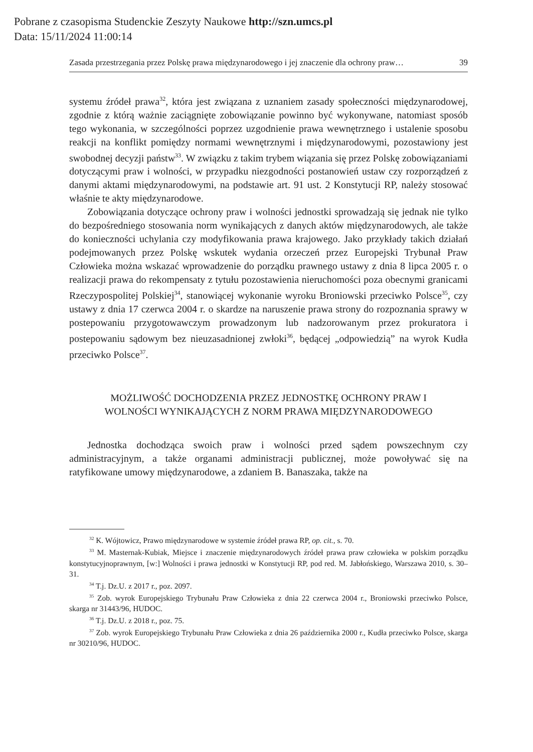Pobrane z czasopisma Studenckie Zeszyty Naukowe http://szn.umcs.pl
Data: 15/11/2024 11:00:14
Zasada przestrzegania przez Polskę prawa międzynarodowego i jej znaczenie dla ochrony praw… 39
systemu źródeł prawa<sup>32</sup>, która jest związana z uznaniem zasady społeczności międzynarodowej, zgodnie z którą ważnie zaciągnięte zobowiązanie powinno być wykonywane, natomiast sposób tego wykonania, w szczególności poprzez uzgodnienie prawa wewnętrznego i ustalenie sposobu reakcji na konflikt pomiędzy normami wewnętrznymi i międzynarodowymi, pozostawiony jest swobodnej decyzji państw<sup>33</sup>. W związku z takim trybem wiązania się przez Polskę zobowiązaniami dotyczącymi praw i wolności, w przypadku niezgodności postanowień ustaw czy rozporządzeń z danymi aktami międzynarodowymi, na podstawie art. 91 ust. 2 Konstytucji RP, należy stosować właśnie te akty międzynarodowe.
Zobowiązania dotyczące ochrony praw i wolności jednostki sprowadzają się jednak nie tylko do bezpośredniego stosowania norm wynikających z danych aktów międzynarodowych, ale także do konieczności uchylania czy modyfikowania prawa krajowego. Jako przykłady takich działań podejmowanych przez Polskę wskutek wydania orzeczeń przez Europejski Trybunał Praw Człowieka można wskazać wprowadzenie do porządku prawnego ustawy z dnia 8 lipca 2005 r. o realizacji prawa do rekompensaty z tytułu pozostawienia nieruchomości poza obecnymi granicami Rzeczypospolitej Polskiej<sup>34</sup>, stanowiącej wykonanie wyroku Broniowski przeciwko Polsce<sup>35</sup>, czy ustawy z dnia 17 czerwca 2004 r. o skardze na naruszenie prawa strony do rozpoznania sprawy w postepowaniu przygotowawczym prowadzonym lub nadzorowanym przez prokuratora i postepowaniu sądowym bez nieuzasadnionej zwłoki<sup>36</sup>, będącej „odpowiedzią” na wyrok Kudła przeciwko Polsce<sup>37</sup>.
MOŻLIWOŚĆ DOCHODZENIA PRZEZ JEDNOSTKĘ OCHRONY PRAW I WOLNOŚCI WYNIKAJĄCYCH Z NORM PRAWA MIĘDZYNARODOWEGO
Jednostka dochodząca swoich praw i wolności przed sądem powszechnym czy administracyjnym, a także organami administracji publicznej, może powoływać się na ratyfikowane umowy międzynarodowe, a zdaniem B. Banaszaka, także na
<sup>32</sup> K. Wójtowicz, Prawo międzynarodowe w systemie źródeł prawa RP, op. cit., s. 70.
<sup>33</sup> M. Masternak-Kubiak, Miejsce i znaczenie międzynarodowych źródeł prawa praw człowieka w polskim porządku konstytucyjnoprawnym, [w:] Wolności i prawa jednostki w Konstytucji RP, pod red. M. Jabłońskiego, Warszawa 2010, s. 30–31.
<sup>34</sup> T.j. Dz.U. z 2017 r., poz. 2097.
<sup>35</sup> Zob. wyrok Europejskiego Trybunału Praw Człowieka z dnia 22 czerwca 2004 r., Broniowski przeciwko Polsce, skarga nr 31443/96, HUDOC.
<sup>36</sup> T.j. Dz.U. z 2018 r., poz. 75.
<sup>37</sup> Zob. wyrok Europejskiego Trybunału Praw Człowieka z dnia 26 października 2000 r., Kudła przeciwko Polsce, skarga nr 30210/96, HUDOC.